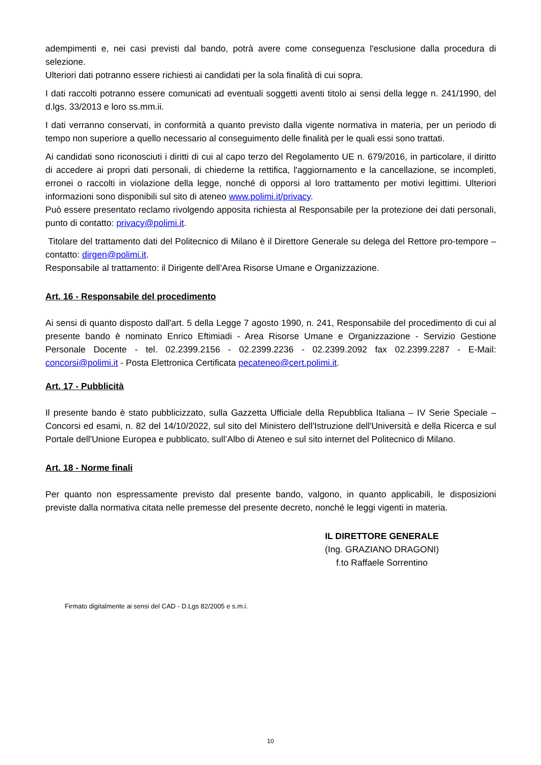adempimenti e, nei casi previsti dal bando, potrà avere come conseguenza l'esclusione dalla procedura di selezione.
Ulteriori dati potranno essere richiesti ai candidati per la sola finalità di cui sopra.
I dati raccolti potranno essere comunicati ad eventuali soggetti aventi titolo ai sensi della legge n. 241/1990, del d.lgs. 33/2013 e loro ss.mm.ii.
I dati verranno conservati, in conformità a quanto previsto dalla vigente normativa in materia, per un periodo di tempo non superiore a quello necessario al conseguimento delle finalità per le quali essi sono trattati.
Ai candidati sono riconosciuti i diritti di cui al capo terzo del Regolamento UE n. 679/2016, in particolare, il diritto di accedere ai propri dati personali, di chiederne la rettifica, l'aggiornamento e la cancellazione, se incompleti, erronei o raccolti in violazione della legge, nonché di opporsi al loro trattamento per motivi legittimi. Ulteriori informazioni sono disponibili sul sito di ateneo www.polimi.it/privacy.
Può essere presentato reclamo rivolgendo apposita richiesta al Responsabile per la protezione dei dati personali, punto di contatto: privacy@polimi.it.
Titolare del trattamento dati del Politecnico di Milano è il Direttore Generale su delega del Rettore pro-tempore – contatto: dirgen@polimi.it.
Responsabile al trattamento: il Dirigente dell’Area Risorse Umane e Organizzazione.
Art. 16 - Responsabile del procedimento
Ai sensi di quanto disposto dall'art. 5 della Legge 7 agosto 1990, n. 241, Responsabile del procedimento di cui al presente bando è nominato Enrico Eftimiadi - Area Risorse Umane e Organizzazione - Servizio Gestione Personale Docente - tel. 02.2399.2156 - 02.2399.2236 - 02.2399.2092 fax 02.2399.2287 - E-Mail: concorsi@polimi.it - Posta Elettronica Certificata pecateneo@cert.polimi.it.
Art. 17 - Pubblicità
Il presente bando è stato pubblicizzato, sulla Gazzetta Ufficiale della Repubblica Italiana – IV Serie Speciale – Concorsi ed esami, n. 82 del 14/10/2022, sul sito del Ministero dell'Istruzione dell'Università e della Ricerca e sul Portale dell'Unione Europea e pubblicato, sull’Albo di Ateneo e sul sito internet del Politecnico di Milano.
Art. 18 - Norme finali
Per quanto non espressamente previsto dal presente bando, valgono, in quanto applicabili, le disposizioni previste dalla normativa citata nelle premesse del presente decreto, nonché le leggi vigenti in materia.
IL DIRETTORE GENERALE
(Ing. GRAZIANO DRAGONI)
f.to Raffaele Sorrentino
Firmato digitalmente ai sensi del CAD - D.Lgs 82/2005 e s.m.i.
10